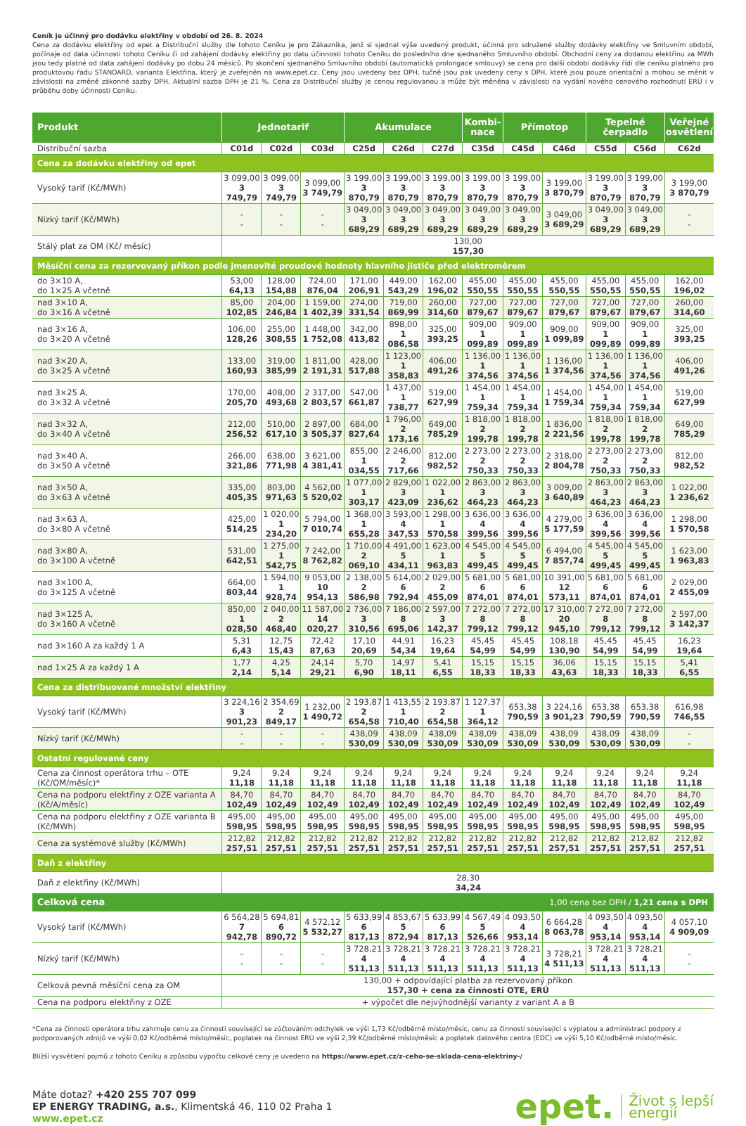Ceník je účinný pro dodávku elektřiny v období od 26. 8. 2024
Cena za dodávku elektřiny od epet a Distribuční služby dle tohoto Ceníku je pro Zákazníka, jenž si sjednal výše uvedený produkt, účinná pro sdružené služby dodávky elektřiny ve Smluvním období, počínaje od data účinnosti tohoto Ceníku či od zahájení dodávky elektřiny po datu účinnosti tohoto Ceníku do posledního dne sjednaného Smluvního období. Obchodní ceny za dodanou elektřinu za MWh jsou tedy platné od data zahájení dodávky po dobu 24 měsíců. Po skončení sjednaného Smluvního období (automatická prolongace smlouvy) se cena pro další období dodávky řídí dle ceníku platného pro produktovou řadu STANDARD, varianta Elektřina, který je zveřejněn na www.epet.cz. Ceny jsou uvedeny bez DPH, tučně jsou pak uvedeny ceny s DPH, které jsou pouze orientační a mohou se měnit v závislosti na změně zákonné sazby DPH. Aktuální sazba DPH je 21 %. Cena za Distribuční služby je cenou regulovanou a může být měněna v závislosti na vydání nového cenového rozhodnutí ERÚ i v průběhu doby účinnosti Ceníku.
| Produkt | Jednotarif | | | Akumulace | | | Kombi- nace | Přímotop | | Tepelné čerpadlo | | Veřejné osvětlení |
| --- | --- | --- | --- | --- | --- | --- | --- | --- | --- | --- | --- | --- |
| Distribuční sazba | C01d | C02d | C03d | C25d | C26d | C27d | C35d | C45d | C46d | C55d | C56d | C62d |
| Cena za dodávku elektřiny od epet | | | | | | | | | | | | |
| Vysoký tarif (Kč/MWh) | 3 099,00 3 749,79 | 3 099,00 3 749,79 | 3 099,00 3 749,79 | 3 199,00 3 870,79 | 3 199,00 3 870,79 | 3 199,00 3 870,79 | 3 199,00 3 870,79 | 3 199,00 3 870,79 | 3 199,00 3 870,79 | 3 199,00 3 870,79 | 3 199,00 3 870,79 | 3 199,00 3 870,79 |
| Nízký tarif (Kč/MWh) | - - | - - | - - | 3 049,00 3 689,29 | 3 049,00 3 689,29 | 3 049,00 3 689,29 | 3 049,00 3 689,29 | 3 049,00 3 689,29 | 3 049,00 3 689,29 | 3 049,00 3 689,29 | 3 049,00 3 689,29 | - - |
| Stálý plat za OM (Kč/ měsíc) | 130,00 157,30 | | | | | | | | | | | |
| Měsíční cena za rezervovaný příkon podle jmenovité proudové hodnoty hlavního jističe před elektroměrem | | | | | | | | | | | | |
| do 3×10 A, do 1×25 A včetně | 53,00 64,13 | 128,00 154,88 | 724,00 876,04 | 171,00 206,91 | 449,00 543,29 | 162,00 196,02 | 455,00 550,55 | 455,00 550,55 | 455,00 550,55 | 455,00 550,55 | 455,00 550,55 | 162,00 196,02 |
| nad 3×10 A, do 3×16 A včetně | 85,00 102,85 | 204,00 246,84 | 1 159,00 1 402,39 | 274,00 331,54 | 719,00 869,99 | 260,00 314,60 | 727,00 879,67 | 727,00 879,67 | 727,00 879,67 | 727,00 879,67 | 727,00 879,67 | 260,00 314,60 |
| nad 3×16 A, do 3×20 A včetně | 106,00 128,26 | 255,00 308,55 | 1 448,00 1 752,08 | 342,00 413,82 | 898,00 1 086,58 | 325,00 393,25 | 909,00 1 099,89 | 909,00 1 099,89 | 909,00 1 099,89 | 909,00 1 099,89 | 909,00 1 099,89 | 325,00 393,25 |
| nad 3×20 A, do 3×25 A včetně | 133,00 160,93 | 319,00 385,99 | 1 811,00 2 191,31 | 428,00 517,88 | 1 123,00 1 358,83 | 406,00 491,26 | 1 136,00 1 374,56 | 1 136,00 1 374,56 | 1 136,00 1 374,56 | 1 136,00 1 374,56 | 1 136,00 1 374,56 | 406,00 491,26 |
| nad 3×25 A, do 3×32 A včetně | 170,00 205,70 | 408,00 493,68 | 2 317,00 2 803,57 | 547,00 661,87 | 1 437,00 1 738,77 | 519,00 627,99 | 1 454,00 1 759,34 | 1 454,00 1 759,34 | 1 454,00 1 759,34 | 1 454,00 1 759,34 | 1 454,00 1 759,34 | 519,00 627,99 |
| nad 3×32 A, do 3×40 A včetně | 212,00 256,52 | 510,00 617,10 | 2 897,00 3 505,37 | 684,00 827,64 | 1 796,00 2 173,16 | 649,00 785,29 | 1 818,00 2 199,78 | 1 818,00 2 199,78 | 1 836,00 2 221,56 | 1 818,00 2 199,78 | 1 818,00 2 199,78 | 649,00 785,29 |
| nad 3×40 A, do 3×50 A včetně | 266,00 321,86 | 638,00 771,98 | 3 621,00 4 381,41 | 855,00 1 034,55 | 2 246,00 2 717,66 | 812,00 982,52 | 2 273,00 2 750,33 | 2 273,00 2 750,33 | 2 318,00 2 804,78 | 2 273,00 2 750,33 | 2 273,00 2 750,33 | 812,00 982,52 |
| nad 3×50 A, do 3×63 A včetně | 335,00 405,35 | 803,00 971,63 | 4 562,00 5 520,02 | 1 077,00 1 303,17 | 2 829,00 3 423,09 | 1 022,00 1 236,62 | 2 863,00 3 464,23 | 2 863,00 3 464,23 | 3 009,00 3 640,89 | 2 863,00 3 464,23 | 2 863,00 3 464,23 | 1 022,00 1 236,62 |
| nad 3×63 A, do 3×80 A včetně | 425,00 514,25 | 1 020,00 1 234,20 | 5 794,00 7 010,74 | 1 368,00 1 655,28 | 3 593,00 4 347,53 | 1 298,00 1 570,58 | 3 636,00 4 399,56 | 3 636,00 4 399,56 | 4 279,00 5 177,59 | 3 636,00 4 399,56 | 3 636,00 4 399,56 | 1 298,00 1 570,58 |
| nad 3×80 A, do 3×100 A včetně | 531,00 642,51 | 1 275,00 1 542,75 | 7 242,00 8 762,82 | 1 710,00 2 069,10 | 4 491,00 5 434,11 | 1 623,00 1 963,83 | 4 545,00 5 499,45 | 4 545,00 5 499,45 | 6 494,00 7 857,74 | 4 545,00 5 499,45 | 4 545,00 5 499,45 | 1 623,00 1 963,83 |
| nad 3×100 A, do 3×125 A včetně | 664,00 803,44 | 1 594,00 1 928,74 | 9 053,00 10 954,13 | 2 138,00 2 586,98 | 5 614,00 6 792,94 | 2 029,00 2 455,09 | 5 681,00 6 874,01 | 5 681,00 6 874,01 | 10 391,00 12 573,11 | 5 681,00 6 874,01 | 5 681,00 6 874,01 | 2 029,00 2 455,09 |
| nad 3×125 A, do 3×160 A včetně | 850,00 1 028,50 | 2 040,00 2 468,40 | 11 587,00 14 020,27 | 2 736,00 3 310,56 | 7 186,00 8 695,06 | 2 597,00 3 142,37 | 7 272,00 8 799,12 | 7 272,00 8 799,12 | 17 310,00 20 945,10 | 7 272,00 8 799,12 | 7 272,00 8 799,12 | 2 597,00 3 142,37 |
| nad 3×160 A za každý 1 A | 5,31 6,43 | 12,75 15,43 | 72,42 87,63 | 17,10 20,69 | 44,91 54,34 | 16,23 19,64 | 45,45 54,99 | 45,45 54,99 | 108,18 130,90 | 45,45 54,99 | 45,45 54,99 | 16,23 19,64 |
| nad 1×25 A za každý 1 A | 1,77 2,14 | 4,25 5,14 | 24,14 29,21 | 5,70 6,90 | 14,97 18,11 | 5,41 6,55 | 15,15 18,33 | 15,15 18,33 | 36,06 43,63 | 15,15 18,33 | 15,15 18,33 | 5,41 6,55 |
| Cena za distribuované množství elektřiny | | | | | | | | | | | | |
| Vysoký tarif (Kč/MWh) | 3 224,16 3 901,23 | 2 354,69 2 849,17 | 1 232,00 1 490,72 | 2 193,87 2 654,58 | 1 413,55 1 710,40 | 2 193,87 2 654,58 | 1 127,37 1 364,12 | 653,38 790,59 | 3 224,16 3 901,23 | 653,38 790,59 | 653,38 790,59 | 616,98 746,55 |
| Nízký tarif (Kč/MWh) | - - | - - | - - | 438,09 530,09 | 438,09 530,09 | 438,09 530,09 | 438,09 530,09 | 438,09 530,09 | 438,09 530,09 | 438,09 530,09 | 438,09 530,09 | - - |
| Ostatní regulované ceny | | | | | | | | | | | | |
| Cena za činnost operátora trhu – OTE (Kč/OM/měsíc)* | 9,24 11,18 | 9,24 11,18 | 9,24 11,18 | 9,24 11,18 | 9,24 11,18 | 9,24 11,18 | 9,24 11,18 | 9,24 11,18 | 9,24 11,18 | 9,24 11,18 | 9,24 11,18 | 9,24 11,18 |
| Cena na podporu elektřiny z OZE varianta A (Kč/A/měsíc) | 84,70 102,49 | 84,70 102,49 | 84,70 102,49 | 84,70 102,49 | 84,70 102,49 | 84,70 102,49 | 84,70 102,49 | 84,70 102,49 | 84,70 102,49 | 84,70 102,49 | 84,70 102,49 | 84,70 102,49 |
| Cena na podporu elektřiny z OZE varianta B (Kč/MWh) | 495,00 598,95 | 495,00 598,95 | 495,00 598,95 | 495,00 598,95 | 495,00 598,95 | 495,00 598,95 | 495,00 598,95 | 495,00 598,95 | 495,00 598,95 | 495,00 598,95 | 495,00 598,95 | 495,00 598,95 |
| Cena za systémové služby (Kč/MWh) | 212,82 257,51 | 212,82 257,51 | 212,82 257,51 | 212,82 257,51 | 212,82 257,51 | 212,82 257,51 | 212,82 257,51 | 212,82 257,51 | 212,82 257,51 | 212,82 257,51 | 212,82 257,51 | 212,82 257,51 |
| Daň z elektřiny | | | | | | | | | | | | |
| Daň z elektřiny (Kč/MWh) | 28,30 34,24 | | | | | | | | | | | |
| Celková cena | | | | | | 1,00 cena bez DPH / 1,21 cena s DPH | | | | | | |
| Vysoký tarif (Kč/MWh) | 6 564,28 7 942,78 | 5 694,81 6 890,72 | 4 572,12 5 532,27 | 5 633,99 6 817,13 | 4 853,67 5 872,94 | 5 633,99 6 817,13 | 4 567,49 5 526,66 | 4 093,50 4 953,14 | 6 664,28 8 063,78 | 4 093,50 4 953,14 | 4 093,50 4 953,14 | 4 057,10 4 909,09 |
| Nízký tarif (Kč/MWh) | - - | - - | - - | 3 728,21 4 511,13 | 3 728,21 4 511,13 | 3 728,21 4 511,13 | 3 728,21 4 511,13 | 3 728,21 4 511,13 | 3 728,21 4 511,13 | 3 728,21 4 511,13 | 3 728,21 4 511,13 | - - |
| Celková pevná měsíční cena za OM | 130,00 + odpovídající platba za rezervovaný příkon 157,30 + cena za činnosti OTE, ERÚ | | | | | | | | | | | |
| Cena na podporu elektřiny z OZE | + výpočet dle nejvýhodnější varianty z variant A a B | | | | | | | | | | | |
*Cena za činnosti operátora trhu zahrnuje cenu za činnosti související se zúčtováním odchylek ve výši 1,73 Kč/odběrné místo/měsíc, cenu za činnosti související s výplatou a administrací podpory z podporovaných zdrojů ve výši 0,02 Kč/odběrné místo/měsíc, poplatek na činnost ERÚ ve výši 2,39 Kč/odběrné místo/měsíc a poplatek datového centra (EDC) ve výši 5,10 Kč/odběrné místo/měsíc.
Bližší vysvětlení pojmů z tohoto Ceníku a způsobu výpočtu celkové ceny je uvedeno na https://www.epet.cz/z-ceho-se-sklada-cena-elektriny-/
Máte dotaz? +420 255 707 099
EP ENERGY TRADING, a.s., Klimentská 46, 110 02 Praha 1
www.epet.cz
epet. Život s lepší
energií